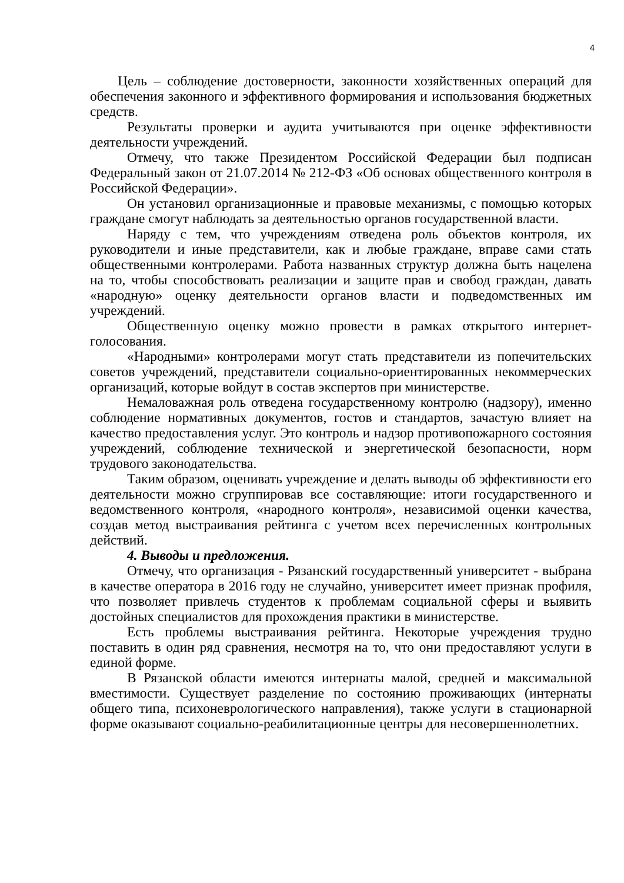4
Цель – соблюдение достоверности, законности хозяйственных операций для обеспечения законного и эффективного формирования и использования бюджетных средств.
Результаты проверки и аудита учитываются при оценке эффективности деятельности учреждений.
Отмечу, что также Президентом Российской Федерации был подписан Федеральный закон от 21.07.2014 № 212-ФЗ «Об основах общественного контроля в Российской Федерации».
Он установил организационные и правовые механизмы, с помощью которых граждане смогут наблюдать за деятельностью органов государственной власти.
Наряду с тем, что учреждениям отведена роль объектов контроля, их руководители и иные представители, как и любые граждане, вправе сами стать общественными контролерами. Работа названных структур должна быть нацелена на то, чтобы способствовать реализации и защите прав и свобод граждан, давать «народную» оценку деятельности органов власти и подведомственных им учреждений.
Общественную оценку можно провести в рамках открытого интернет-голосования.
«Народными» контролерами могут стать представители из попечительских советов учреждений, представители социально-ориентированных некоммерческих организаций, которые войдут в состав экспертов при министерстве.
Немаловажная роль отведена государственному контролю (надзору), именно соблюдение нормативных документов, гостов и стандартов, зачастую влияет на качество предоставления услуг. Это контроль и надзор противопожарного состояния учреждений, соблюдение технической и энергетической безопасности, норм трудового законодательства.
Таким образом, оценивать учреждение и делать выводы об эффективности его деятельности можно сгруппировав все составляющие: итоги государственного и ведомственного контроля, «народного контроля», независимой оценки качества, создав метод выстраивания рейтинга с учетом всех перечисленных контрольных действий.
4. Выводы и предложения.
Отмечу, что организация - Рязанский государственный университет - выбрана в качестве оператора в 2016 году не случайно, университет имеет признак профиля, что позволяет привлечь студентов к проблемам социальной сферы и выявить достойных специалистов для прохождения практики в министерстве.
Есть проблемы выстраивания рейтинга. Некоторые учреждения трудно поставить в один ряд сравнения, несмотря на то, что они предоставляют услуги в единой форме.
В Рязанской области имеются интернаты малой, средней и максимальной вместимости. Существует разделение по состоянию проживающих (интернаты общего типа, психоневрологического направления), также услуги в стационарной форме оказывают социально-реабилитационные центры для несовершеннолетних.